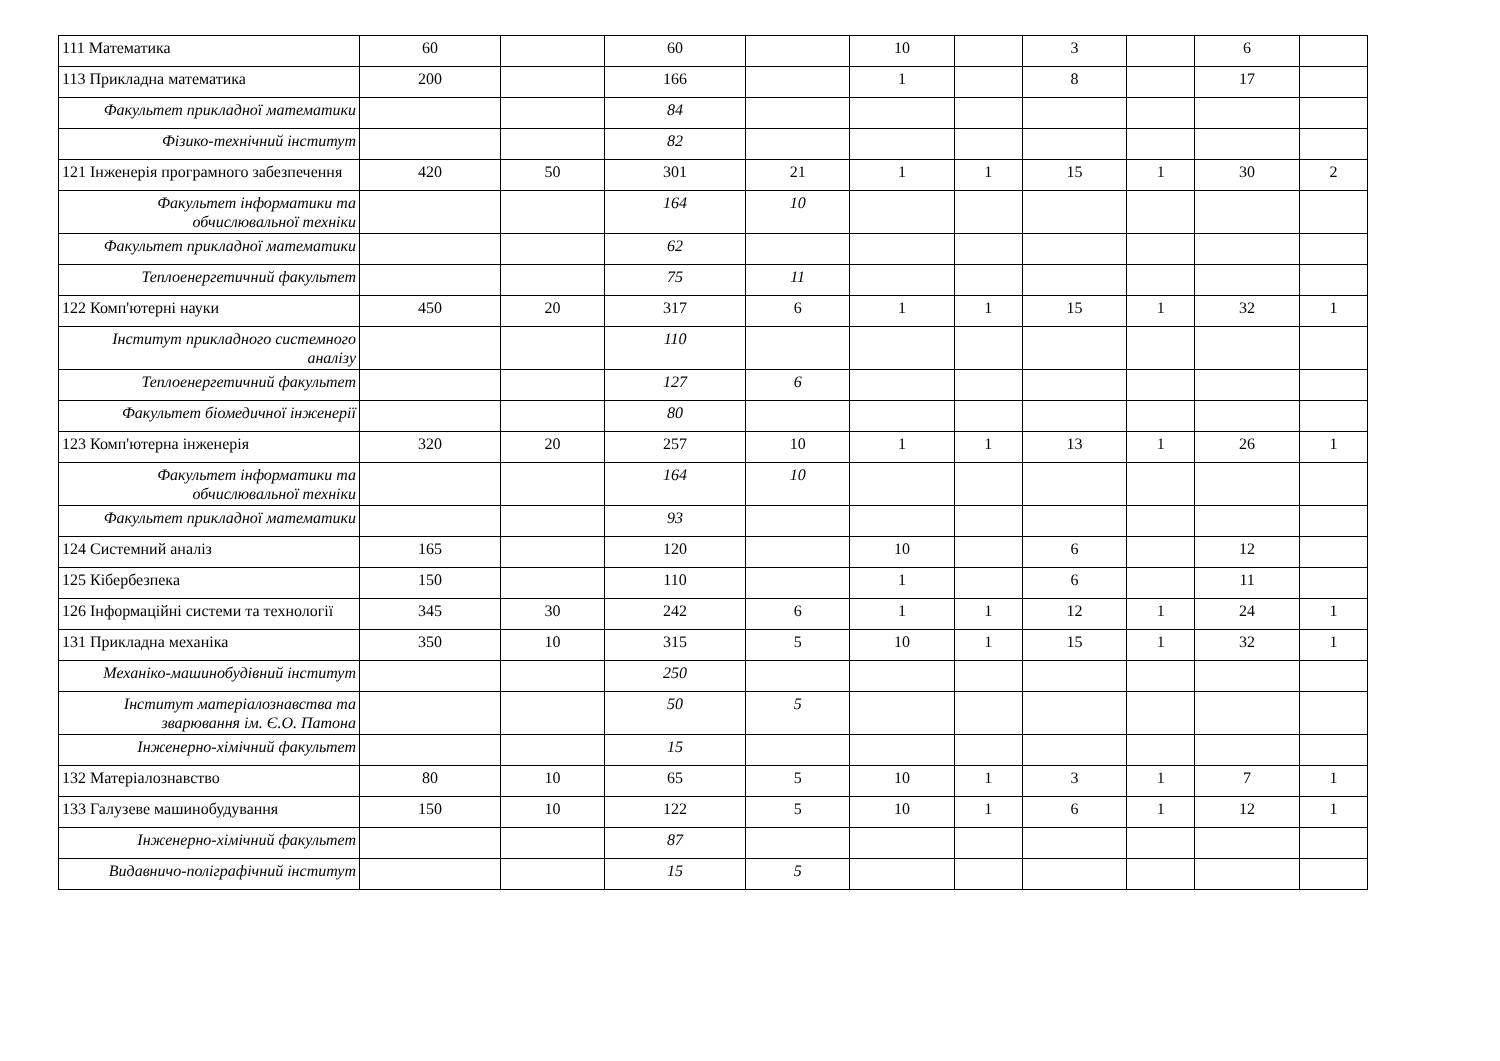| 111 Математика | 60 | | 60 | | 10 | | 3 | | 6 | |
| 113 Прикладна математика | 200 | | 166 | | 1 | | 8 | | 17 | |
| Факультет прикладної математики | | | 84 | | | | | | | |
| Фізико-технічний інститут | | | 82 | | | | | | | |
| 121 Інженерія програмного забезпечення | 420 | 50 | 301 | 21 | 1 | 1 | 15 | 1 | 30 | 2 |
| Факультет інформатики та обчислювальної техніки | | | 164 | 10 | | | | | | |
| Факультет прикладної математики | | | 62 | | | | | | | |
| Теплоенергетичний факультет | | | 75 | 11 | | | | | | |
| 122 Комп'ютерні науки | 450 | 20 | 317 | 6 | 1 | 1 | 15 | 1 | 32 | 1 |
| Інститут прикладного системного аналізу | | | 110 | | | | | | | |
| Теплоенергетичний факультет | | | 127 | 6 | | | | | | |
| Факультет біомедичної інженерії | | | 80 | | | | | | | |
| 123 Комп'ютерна інженерія | 320 | 20 | 257 | 10 | 1 | 1 | 13 | 1 | 26 | 1 |
| Факультет інформатики та обчислювальної техніки | | | 164 | 10 | | | | | | |
| Факультет прикладної математики | | | 93 | | | | | | | |
| 124 Системний аналіз | 165 | | 120 | | 10 | | 6 | | 12 | |
| 125 Кібербезпека | 150 | | 110 | | 1 | | 6 | | 11 | |
| 126 Інформаційні системи та технології | 345 | 30 | 242 | 6 | 1 | 1 | 12 | 1 | 24 | 1 |
| 131 Прикладна механіка | 350 | 10 | 315 | 5 | 10 | 1 | 15 | 1 | 32 | 1 |
| Механіко-машинобудівний інститут | | | 250 | | | | | | | |
| Інститут матеріалознавства та зварювання ім. Є.О. Патона | | | 50 | 5 | | | | | | |
| Інженерно-хімічний факультет | | | 15 | | | | | | | |
| 132 Матеріалознавство | 80 | 10 | 65 | 5 | 10 | 1 | 3 | 1 | 7 | 1 |
| 133 Галузеве машинобудування | 150 | 10 | 122 | 5 | 10 | 1 | 6 | 1 | 12 | 1 |
| Інженерно-хімічний факультет | | | 87 | | | | | | | |
| Видавничо-поліграфічний інститут | | | 15 | 5 | | | | | | |